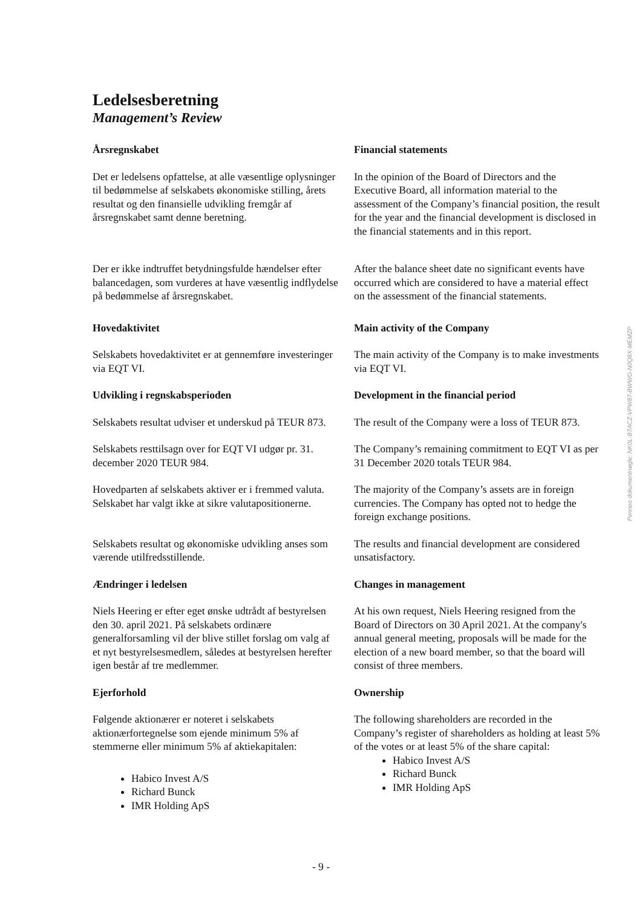Ledelsesberetning
Management’s Review
Årsregnskabet Financial statements
Det er ledelsens opfattelse, at alle væsentlige oplysninger til bedømmelse af selskabets økonomiske stilling, årets resultat og den finansielle udvikling fremgår af årsregnskabet samt denne beretning.
In the opinion of the Board of Directors and the Executive Board, all information material to the assessment of the Company’s financial position, the result for the year and the financial development is disclosed in the financial statements and in this report.
Der er ikke indtruffet betydningsfulde hændelser efter balancedagen, som vurderes at have væsentlig indflydelse på bedømmelse af årsregnskabet.
After the balance sheet date no significant events have occurred which are considered to have a material effect on the assessment of the financial statements.
Hovedaktivitet Main activity of the Company
Selskabets hovedaktivitet er at gennemføre investeringer via EQT VI.
The main activity of the Company is to make investments via EQT VI.
Udvikling i regnskabsperioden Development in the financial period
Selskabets resultat udviser et underskud på TEUR 873.
The result of the Company were a loss of TEUR 873.
Selskabets resttilsagn over for EQT VI udgør pr. 31. december 2020 TEUR 984.
The Company’s remaining commitment to EQT VI as per 31 December 2020 totals TEUR 984.
Hovedparten af selskabets aktiver er i fremmed valuta. Selskabet har valgt ikke at sikre valutapositionerne.
The majority of the Company’s assets are in foreign currencies. The Company has opted not to hedge the foreign exchange positions.
Selskabets resultat og økonomiske udvikling anses som værende utilfredsstillende.
The results and financial development are considered unsatisfactory.
Ændringer i ledelsen Changes in management
Niels Heering er efter eget ønske udtrådt af bestyrelsen den 30. april 2021. På selskabets ordinære generalforsamling vil der blive stillet forslag om valg af et nyt bestyrelsesmedlem, således at bestyrelsen herefter igen består af tre medlemmer.
At his own request, Niels Heering resigned from the Board of Directors on 30 April 2021. At the company's annual general meeting, proposals will be made for the election of a new board member, so that the board will consist of three members.
Ejerforhold Ownership
Følgende aktionærer er noteret i selskabets aktionærfortegnelse som ejende minimum 5% af stemmerne eller minimum 5% af aktiekapitalen:
Habico Invest A/S
Richard Bunck
IMR Holding ApS
The following shareholders are recorded in the Company’s register of shareholders as holding at least 5% of the votes or at least 5% of the share capital:
Habico Invest A/S
Richard Bunck
IMR Holding ApS
Penneo dokumentnøgle: NK0L-B7ACZ-VPW87-BWWG-N0Q8X-MEMZP
- 9 -